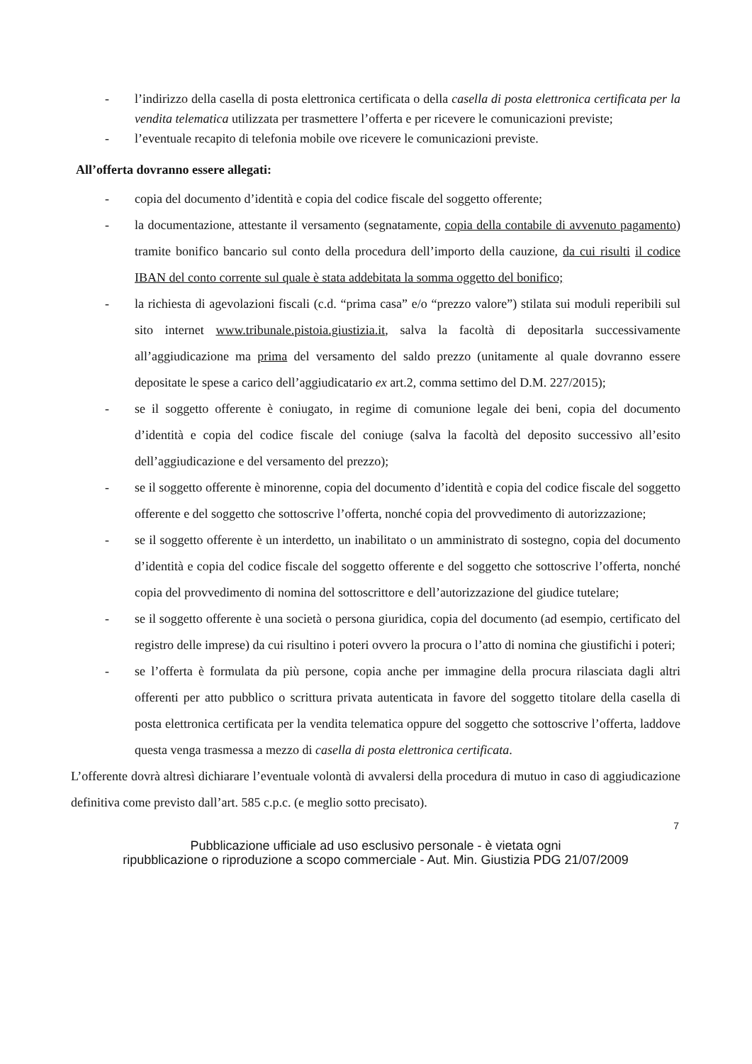- l’indirizzo della casella di posta elettronica certificata o della casella di posta elettronica certificata per la vendita telematica utilizzata per trasmettere l’offerta e per ricevere le comunicazioni previste;
- l’eventuale recapito di telefonia mobile ove ricevere le comunicazioni previste.
All’offerta dovranno essere allegati:
- copia del documento d’identità e copia del codice fiscale del soggetto offerente;
- la documentazione, attestante il versamento (segnatamente, copia della contabile di avvenuto pagamento) tramite bonifico bancario sul conto della procedura dell’importo della cauzione, da cui risulti il codice IBAN del conto corrente sul quale è stata addebitata la somma oggetto del bonifico;
- la richiesta di agevolazioni fiscali (c.d. “prima casa” e/o “prezzo valore”) stilata sui moduli reperibili sul sito internet www.tribunale.pistoia.giustizia.it, salva la facoltà di depositarla successivamente all’aggiudicazione ma prima del versamento del saldo prezzo (unitamente al quale dovranno essere depositate le spese a carico dell’aggiudicatario ex art.2, comma settimo del D.M. 227/2015);
- se il soggetto offerente è coniugato, in regime di comunione legale dei beni, copia del documento d’identità e copia del codice fiscale del coniuge (salva la facoltà del deposito successivo all’esito dell’aggiudicazione e del versamento del prezzo);
- se il soggetto offerente è minorenne, copia del documento d’identità e copia del codice fiscale del soggetto offerente e del soggetto che sottoscrive l’offerta, nonché copia del provvedimento di autorizzazione;
- se il soggetto offerente è un interdetto, un inabilitato o un amministrato di sostegno, copia del documento d’identità e copia del codice fiscale del soggetto offerente e del soggetto che sottoscrive l’offerta, nonché copia del provvedimento di nomina del sottoscrittore e dell’autorizzazione del giudice tutelare;
- se il soggetto offerente è una società o persona giuridica, copia del documento (ad esempio, certificato del registro delle imprese) da cui risultino i poteri ovvero la procura o l’atto di nomina che giustifichi i poteri;
- se l’offerta è formulata da più persone, copia anche per immagine della procura rilasciata dagli altri offerenti per atto pubblico o scrittura privata autenticata in favore del soggetto titolare della casella di posta elettronica certificata per la vendita telematica oppure del soggetto che sottoscrive l’offerta, laddove questa venga trasmessa a mezzo di casella di posta elettronica certificata.
L’offerente dovrà altresì dichiarare l’eventuale volontà di avvalersi della procedura di mutuo in caso di aggiudicazione definitiva come previsto dall’art. 585 c.p.c. (e meglio sotto precisato).
7
Pubblicazione ufficiale ad uso esclusivo personale - è vietata ogni
ripubblicazione o riproduzione a scopo commerciale - Aut. Min. Giustizia PDG 21/07/2009